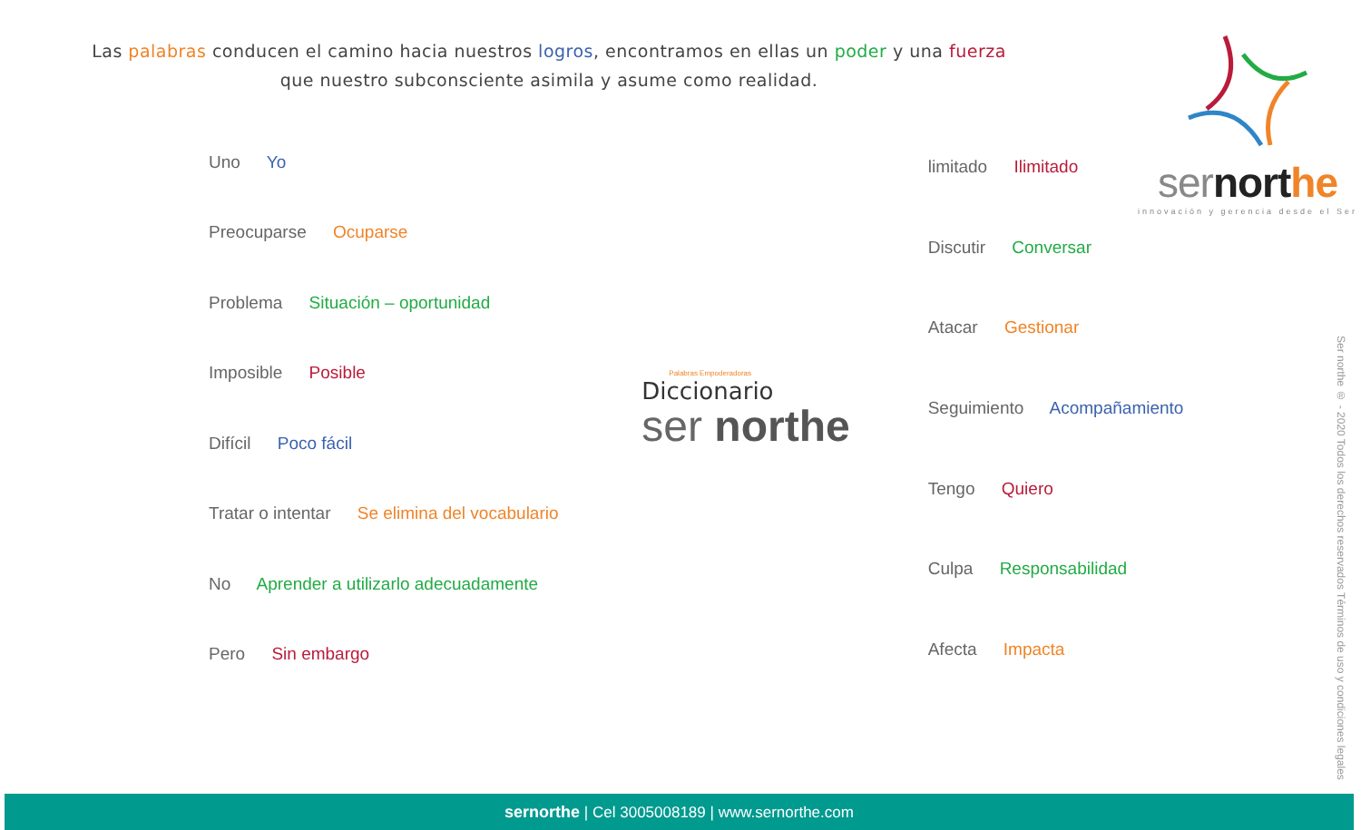Las palabras conducen el camino hacia nuestros logros, encontramos en ellas un poder y una fuerza que nuestro subconsciente asimila y asume como realidad.
sernorthe
innovación y gerencia desde el Ser
Uno Yo
Preocuparse Ocuparse
Problema Situación – oportunidad
Imposible Posible
Difícil Poco fácil
Tratar o intentar Se elimina del vocabulario
No Aprender a utilizarlo adecuadamente
Pero Sin embargo
Palabras Empoderadoras
Diccionario
ser northe
limitado Ilimitado
Discutir Conversar
Atacar Gestionar
Seguimiento Acompañamiento
Tengo Quiero
Culpa Responsabilidad
Afecta Impacta
Ser northe ® - 2020 Todos los derechos reservados Términos de uso y condiciones legales
sernorthe | Cel 3005008189 | www.sernorthe.com